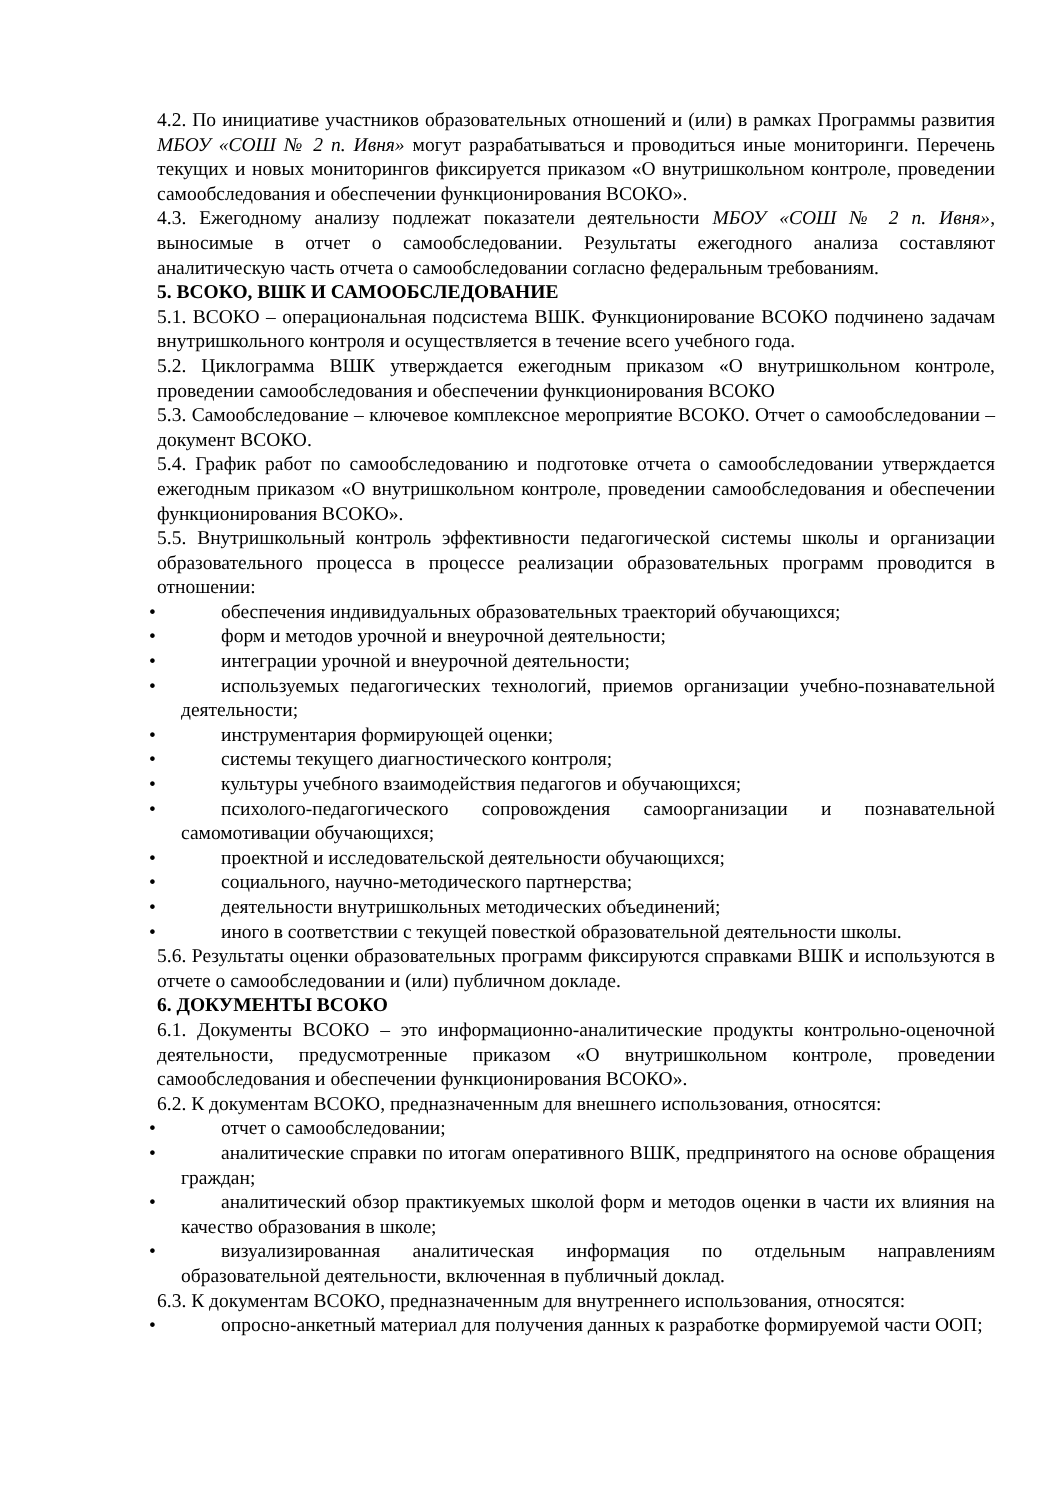4.2. По инициативе участников образовательных отношений и (или) в рамках Программы развития МБОУ «СОШ № 2 п. Ивня» могут разрабатываться и проводиться иные мониторинги. Перечень текущих и новых мониторингов фиксируется приказом «О внутришкольном контроле, проведении самообследования и обеспечении функционирования ВСОКО».
4.3. Ежегодному анализу подлежат показатели деятельности МБОУ «СОШ № 2 п. Ивня», выносимые в отчет о самообследовании. Результаты ежегодного анализа составляют аналитическую часть отчета о самообследовании согласно федеральным требованиям.
5. ВСОКО, ВШК И САМООБСЛЕДОВАНИЕ
5.1. ВСОКО – операциональная подсистема ВШК. Функционирование ВСОКО подчинено задачам внутришкольного контроля и осуществляется в течение всего учебного года.
5.2. Циклограмма ВШК утверждается ежегодным приказом «О внутришкольном контроле, проведении самообследования и обеспечении функционирования ВСОКО
5.3. Самообследование – ключевое комплексное мероприятие ВСОКО. Отчет о самообследовании – документ ВСОКО.
5.4. График работ по самообследованию и подготовке отчета о самообследовании утверждается ежегодным приказом «О внутришкольном контроле, проведении самообследования и обеспечении функционирования ВСОКО».
5.5. Внутришкольный контроль эффективности педагогической системы школы и организации образовательного процесса в процессе реализации образовательных программ проводится в отношении:
• обеспечения индивидуальных образовательных траекторий обучающихся;
• форм и методов урочной и внеурочной деятельности;
• интеграции урочной и внеурочной деятельности;
• используемых педагогических технологий, приемов организации учебно-познавательной деятельности;
• инструментария формирующей оценки;
• системы текущего диагностического контроля;
• культуры учебного взаимодействия педагогов и обучающихся;
• психолого-педагогического сопровождения самоорганизации и познавательной самомотивации обучающихся;
• проектной и исследовательской деятельности обучающихся;
• социального, научно-методического партнерства;
• деятельности внутришкольных методических объединений;
• иного в соответствии с текущей повесткой образовательной деятельности школы.
5.6. Результаты оценки образовательных программ фиксируются справками ВШК и используются в отчете о самообследовании и (или) публичном докладе.
6. ДОКУМЕНТЫ ВСОКО
6.1. Документы ВСОКО – это информационно-аналитические продукты контрольно-оценочной деятельности, предусмотренные приказом «О внутришкольном контроле, проведении самообследования и обеспечении функционирования ВСОКО».
6.2. К документам ВСОКО, предназначенным для внешнего использования, относятся:
• отчет о самообследовании;
• аналитические справки по итогам оперативного ВШК, предпринятого на основе обращения граждан;
• аналитический обзор практикуемых школой форм и методов оценки в части их влияния на качество образования в школе;
• визуализированная аналитическая информация по отдельным направлениям образовательной деятельности, включенная в публичный доклад.
6.3. К документам ВСОКО, предназначенным для внутреннего использования, относятся:
• опросно-анкетный материал для получения данных к разработке формируемой части ООП;